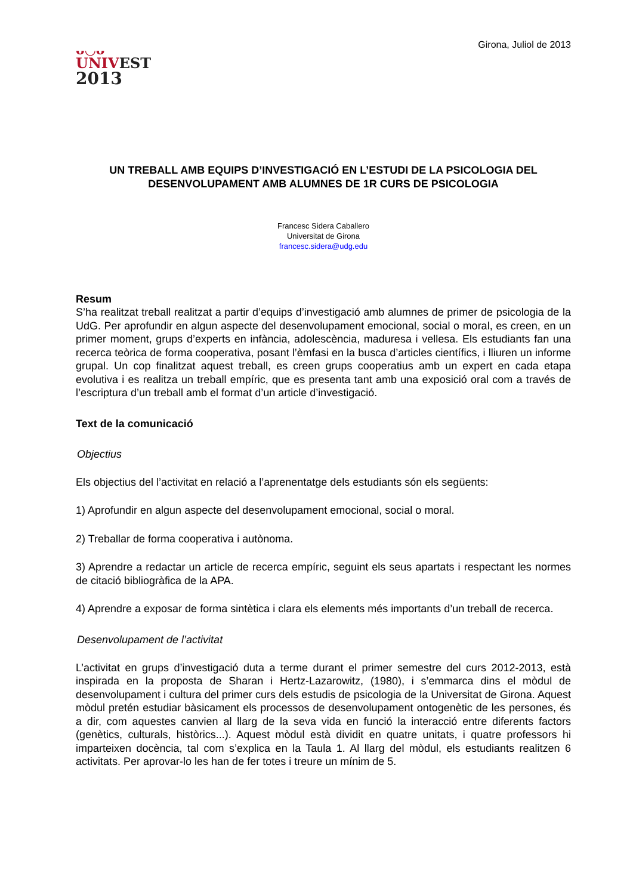ᴗ◡ᴗ
UNIVEST
2013
Girona, Juliol de 2013
UN TREBALL AMB EQUIPS D’INVESTIGACIÓ EN L’ESTUDI DE LA PSICOLOGIA DEL DESENVOLUPAMENT AMB ALUMNES DE 1R CURS DE PSICOLOGIA
Francesc Sidera Caballero
Universitat de Girona
francesc.sidera@udg.edu
Resum
S’ha realitzat treball realitzat a partir d’equips d’investigació amb alumnes de primer de psicologia de la UdG. Per aprofundir en algun aspecte del desenvolupament emocional, social o moral, es creen, en un primer moment, grups d’experts en infància, adolescència, maduresa i vellesa. Els estudiants fan una recerca teòrica de forma cooperativa, posant l’èmfasi en la busca d’articles científics, i lliuren un informe grupal. Un cop finalitzat aquest treball, es creen grups cooperatius amb un expert en cada etapa evolutiva i es realitza un treball empíric, que es presenta tant amb una exposició oral com a través de l’escriptura d’un treball amb el format d’un article d’investigació.
Text de la comunicació
Objectius
Els objectius del l’activitat en relació a l’aprenentatge dels estudiants són els següents:
1) Aprofundir en algun aspecte del desenvolupament emocional, social o moral.
2) Treballar de forma cooperativa i autònoma.
3) Aprendre a redactar un article de recerca empíric, seguint els seus apartats i respectant les normes de citació bibliogràfica de la APA.
4) Aprendre a exposar de forma sintètica i clara els elements més importants d’un treball de recerca.
Desenvolupament de l’activitat
L’activitat en grups d’investigació duta a terme durant el primer semestre del curs 2012-2013, està inspirada en la proposta de Sharan i Hertz-Lazarowitz, (1980), i s’emmarca dins el mòdul de desenvolupament i cultura del primer curs dels estudis de psicologia de la Universitat de Girona. Aquest mòdul pretén estudiar bàsicament els processos de desenvolupament ontogenètic de les persones, és a dir, com aquestes canvien al llarg de la seva vida en funció la interacció entre diferents factors (genètics, culturals, històrics...). Aquest mòdul està dividit en quatre unitats, i quatre professors hi imparteixen docència, tal com s’explica en la Taula 1. Al llarg del mòdul, els estudiants realitzen 6 activitats. Per aprovar-lo les han de fer totes i treure un mínim de 5.